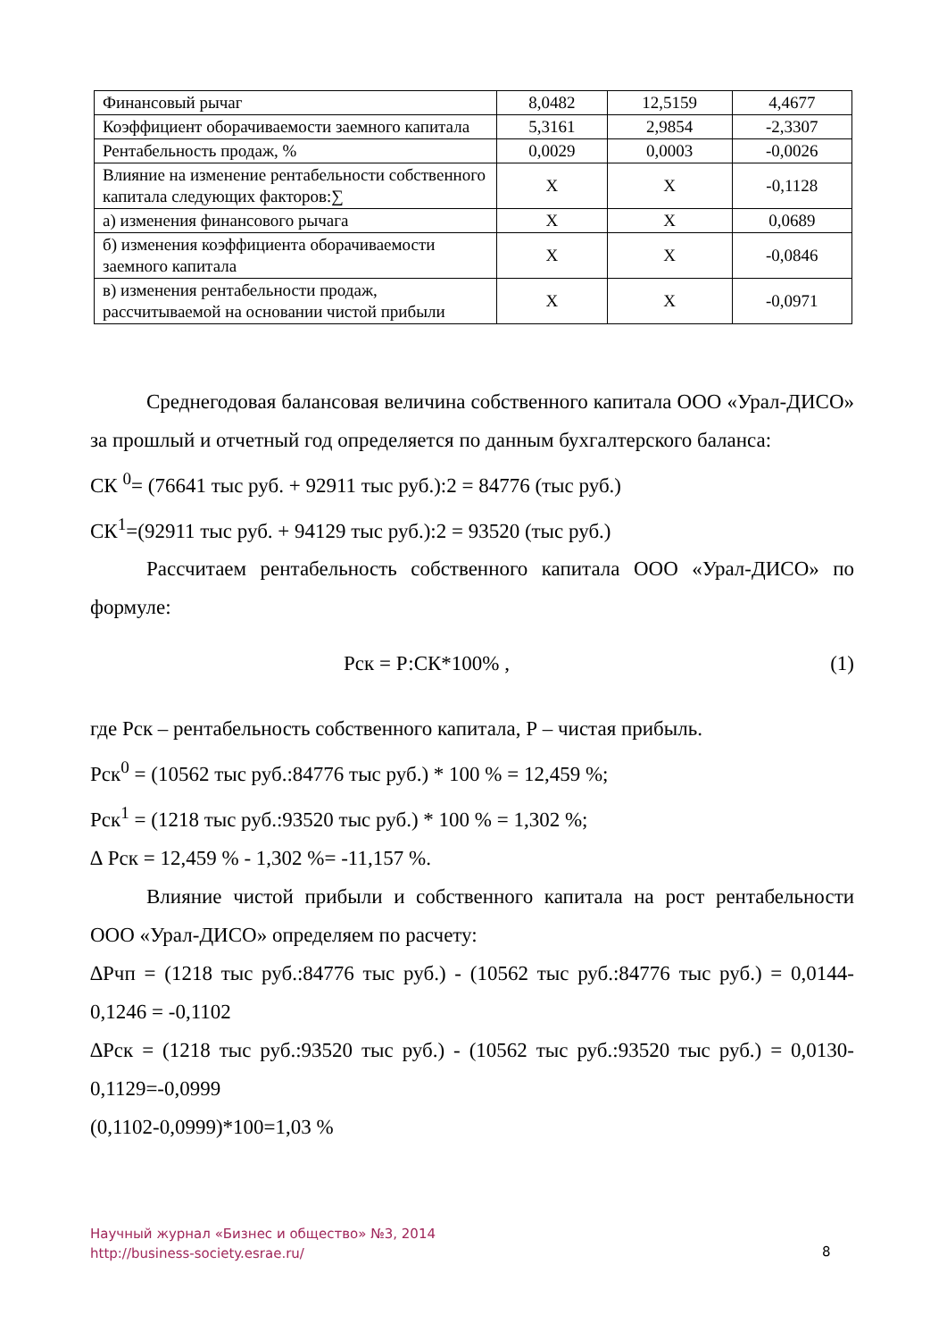| Финансовый рычаг | 8,0482 | 12,5159 | 4,4677 |
| Коэффициент оборачиваемости заемного капитала | 5,3161 | 2,9854 | -2,3307 |
| Рентабельность продаж, % | 0,0029 | 0,0003 | -0,0026 |
| Влияние на изменение рентабельности собственного капитала следующих факторов:∑ | X | X | -0,1128 |
| а) изменения финансового рычага | X | X | 0,0689 |
| б) изменения коэффициента оборачиваемости заемного капитала | X | X | -0,0846 |
| в) изменения рентабельности продаж, рассчитываемой на основании чистой прибыли | X | X | -0,0971 |
Среднегодовая балансовая величина собственного капитала ООО «Урал-ДИСО» за прошлый и отчетный год определяется по данным бухгалтерского баланса:
СК <sup>0</sup>= (76641 тыс руб. + 92911 тыс руб.):2 = 84776 (тыс руб.)
СК<sup>1</sup>=(92911 тыс руб. + 94129 тыс руб.):2 = 93520 (тыс руб.)
Рассчитаем рентабельность собственного капитала ООО «Урал-ДИСО» по формуле:
Рск = Р:СК*100% , (1)
где Рск – рентабельность собственного капитала, Р – чистая прибыль.
Рск<sup>0</sup> = (10562 тыс руб.:84776 тыс руб.) * 100 % = 12,459 %;
Рск<sup>1</sup> = (1218 тыс руб.:93520 тыс руб.) * 100 % = 1,302 %;
∆ Рск = 12,459 % - 1,302 %= -11,157 %.
Влияние чистой прибыли и собственного капитала на рост рентабельности ООО «Урал-ДИСО» определяем по расчету:
∆Рчп = (1218 тыс руб.:84776 тыс руб.) - (10562 тыс руб.:84776 тыс руб.) = 0,0144-0,1246 = -0,1102
∆Рск = (1218 тыс руб.:93520 тыс руб.) - (10562 тыс руб.:93520 тыс руб.) = 0,0130-0,1129=-0,0999
(0,1102-0,0999)*100=1,03 %
Научный журнал «Бизнес и общество» №3, 2014
http://business-society.esrae.ru/
8